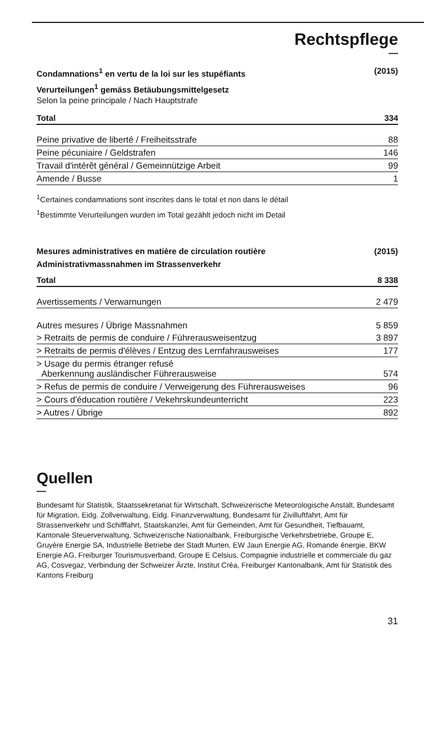Rechtspflege
—
Condamnations<sup>1</sup> en vertu de la loi sur les stupéfiants
Verurteilungen<sup>1</sup> gemäss Betäubungsmittelgesetz
(2015)
Selon la peine principale / Nach Hauptstrafe
| Total | 334 |
| Peine privative de liberté / Freiheitsstrafe | 88 |
| Peine pécuniaire / Geldstrafen | 146 |
| Travail d'intérêt général / Gemeinnützige Arbeit | 99 |
| Amende / Busse | 1 |
<sup>1</sup> Certaines condamnations sont inscrites dans le total et non dans le détail
<sup>1</sup> Bestimmte Verurteilungen wurden im Total gezählt jedoch nicht im Detail
Mesures administratives en matière de circulation routière
Administrativmassnahmen im Strassenverkehr
(2015)
| Total | 8 338 |
| Avertissements / Verwarnungen | 2 479 |
| Autres mesures / Übrige Massnahmen | 5 859 |
| > Retraits de permis de conduire / Führerausweisentzug | 3 897 |
| > Retraits de permis d'élèves / Entzug des Lernfahrausweises | 177 |
| > Usage du permis étranger refusé Aberkennung ausländischer Führerausweise | 574 |
| > Refus de permis de conduire / Verweigerung des Führerausweises | 96 |
| > Cours d'éducation routière / Vekehrskundeunterricht | 223 |
| > Autres / Übrige | 892 |
Quellen
—
Bundesamt für Statistik, Staatssekretariat für Wirtschaft, Schweizerische Meteorologische Anstalt, Bundesamt für Migration, Eidg. Zollverwaltung, Eidg. Finanzverwaltung, Bundesamt für Zivilluftfahrt, Amt für Strassenverkehr und Schifffahrt, Staatskanzlei, Amt für Gemeinden, Amt für Gesundheit, Tiefbauamt, Kantonale Steuerverwaltung, Schweizerische Nationalbank, Freiburgische Verkehrsbetriebe, Groupe E, Gruyère Energie SA, Industrielle Betriebe der Stadt Murten, EW Jaun Energie AG, Romande énergie, BKW Energie AG, Freiburger Tourismusverband, Groupe E Celsius, Compagnie industrielle et commerciale du gaz AG, Cosvegaz, Verbindung der Schweizer Ärzte, Institut Créa, Freiburger Kantonalbank, Amt für Statistik des Kantons Freiburg
31